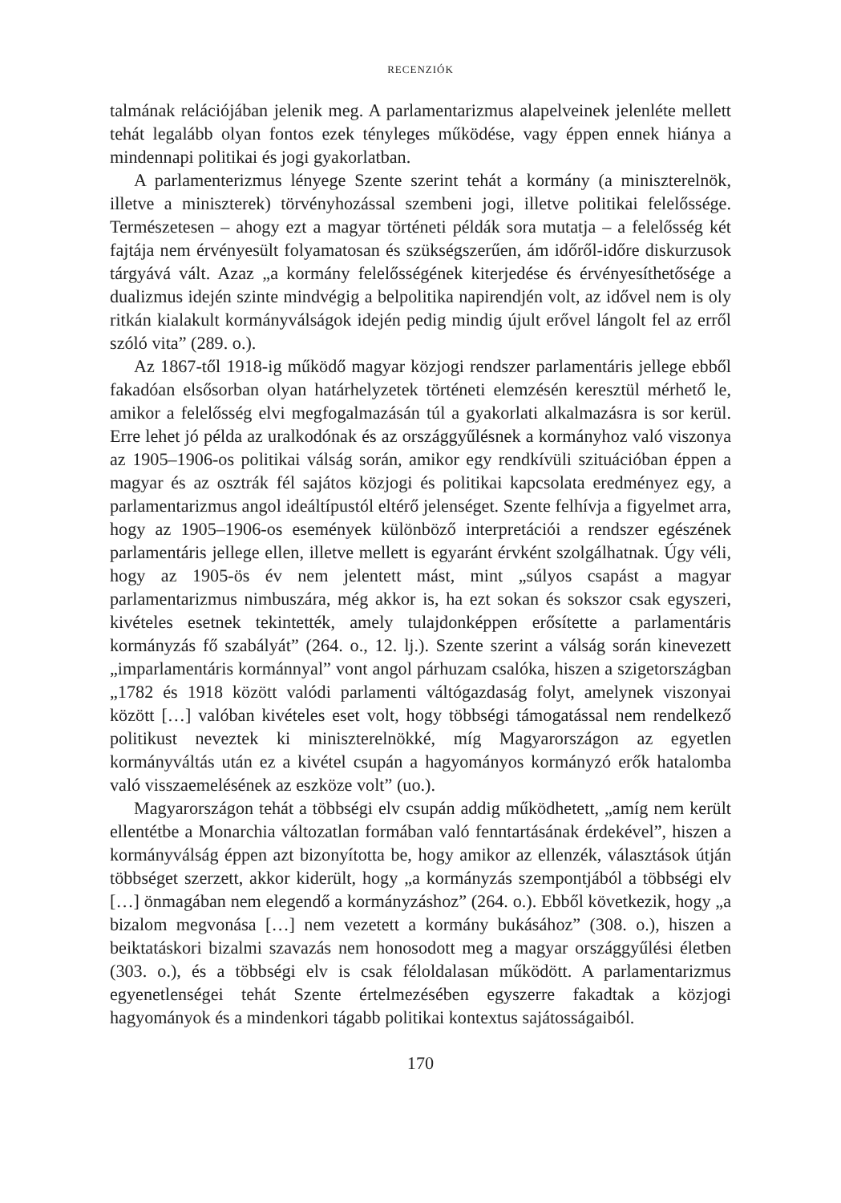RECENZIÓK
talmának relációjában jelenik meg. A parlamentarizmus alapelveinek jelenléte mellett tehát legalább olyan fontos ezek tényleges működése, vagy éppen ennek hiánya a mindennapi politikai és jogi gyakorlatban.
A parlamenterizmus lényege Szente szerint tehát a kormány (a miniszterelnök, illetve a miniszterek) törvényhozással szembeni jogi, illetve politikai felelőssége. Természetesen – ahogy ezt a magyar történeti példák sora mutatja – a felelősség két fajtája nem érvényesült folyamatosan és szükségszerűen, ám időről-időre diskurzusok tárgyává vált. Azaz „a kormány felelősségének kiterjedése és érvényesíthetősége a dualizmus idején szinte mindvégig a belpolitika napirendjén volt, az idővel nem is oly ritkán kialakult kormányválságok idején pedig mindig újult erővel lángolt fel az erről szóló vita” (289. o.).
Az 1867-től 1918-ig működő magyar közjogi rendszer parlamentáris jellege ebből fakadóan elsősorban olyan határhelyzetek történeti elemzésén keresztül mérhető le, amikor a felelősség elvi megfogalmazásán túl a gyakorlati alkalmazásra is sor kerül. Erre lehet jó példa az uralkodónak és az országgyűlésnek a kormányhoz való viszonya az 1905–1906-os politikai válság során, amikor egy rendkívüli szituációban éppen a magyar és az osztrák fél sajátos közjogi és politikai kapcsolata eredményez egy, a parlamentarizmus angol ideáltípustól eltérő jelenséget. Szente felhívja a figyelmet arra, hogy az 1905–1906-os események különböző interpretációi a rendszer egészének parlamentáris jellege ellen, illetve mellett is egyaránt érvként szolgálhatnak. Úgy véli, hogy az 1905-ös év nem jelentett mást, mint „súlyos csapást a magyar parlamentarizmus nimbuszára, még akkor is, ha ezt sokan és sokszor csak egyszeri, kivételes esetnek tekintették, amely tulajdonképpen erősítette a parlamentáris kormányzás fő szabályát” (264. o., 12. lj.). Szente szerint a válság során kinevezett „imparlamentáris kormánnyal” vont angol párhuzam csalóka, hiszen a szigetországban „1782 és 1918 között valódi parlamenti váltógazdaság folyt, amelynek viszonyai között […] valóban kivételes eset volt, hogy többségi támogatással nem rendelkező politikust neveztek ki miniszterelnökké, míg Magyarországon az egyetlen kormányváltás után ez a kivétel csupán a hagyományos kormányzó erők hatalomba való visszaemelésének az eszköze volt” (uo.).
Magyarországon tehát a többségi elv csupán addig működhetett, „amíg nem került ellentétbe a Monarchia változatlan formában való fenntartásának érdekével”, hiszen a kormányválság éppen azt bizonyította be, hogy amikor az ellenzék, választások útján többséget szerzett, akkor kiderült, hogy „a kormányzás szempontjából a többségi elv […] önmagában nem elegendő a kormányzáshoz” (264. o.). Ebből következik, hogy „a bizalom megvonása […] nem vezetett a kormány bukásához” (308. o.), hiszen a beiktatáskori bizalmi szavazás nem honosodott meg a magyar országgyűlési életben (303. o.), és a többségi elv is csak féloldalasan működött. A parlamentarizmus egyenetlenségei tehát Szente értelmezésében egyszerre fakadtak a közjogi hagyományok és a mindenkori tágabb politikai kontextus sajátosságaiból.
170